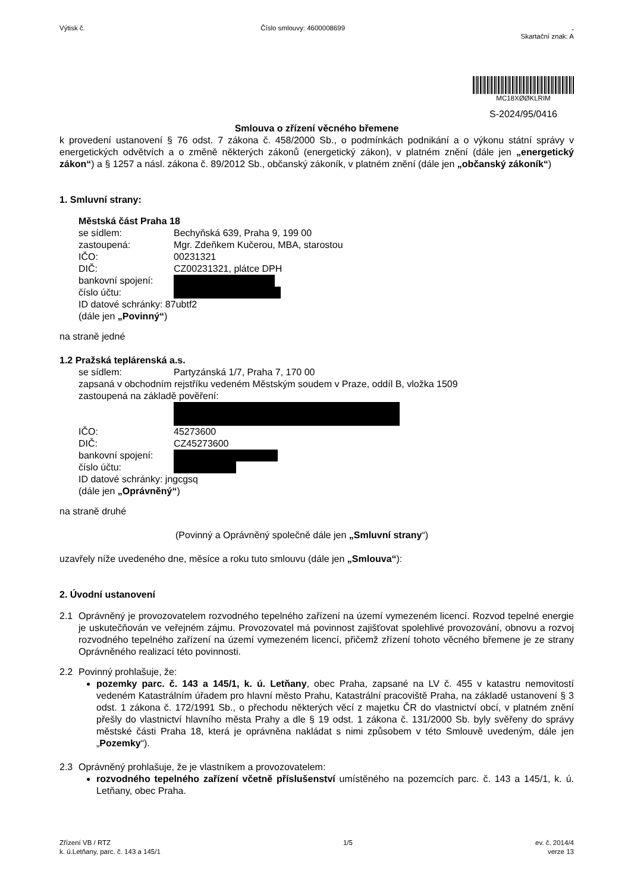Výtisk č. Číslo smlouvy: 4600008699.
Skartační znak: A
MC18XØØKLRIM
S-2024/95/0416
Smlouva o zřízení věcného břemene
k provedení ustanovení § 76 odst. 7 zákona č. 458/2000 Sb., o podmínkách podnikání a o výkonu státní správy v energetických odvětvích a o změně některých zákonů (energetický zákon), v platném znění (dále jen „energetický zákon“) a § 1257 a násl. zákona č. 89/2012 Sb., občanský zákoník, v platném znění (dále jen „občanský zákoník“)
1. Smluvní strany:
Městská část Praha 18
se sídlem: Bechyňská 639, Praha 9, 199 00
zastoupená: Mgr. Zdeňkem Kučerou, MBA, starostou
IČO: 00231321
DIČ: CZ00231321, plátce DPH
bankovní spojení:
číslo účtu:
ID datové schránky: 87ubtf2
(dále jen „Povinný“)
na straně jedné
1.2 Pražská teplárenská a.s.
se sídlem: Partyzánská 1/7, Praha 7, 170 00
zapsaná v obchodním rejstříku vedeném Městským soudem v Praze, oddíl B, vložka 1509
zastoupená na základě pověření:
IČO: 45273600
DIČ: CZ45273600
bankovní spojení:
číslo účtu:
ID datové schránky: jngcgsq
(dále jen „Oprávněný“)
na straně druhé
(Povinný a Oprávněný společně dále jen „Smluvní strany“)
uzavřely níže uvedeného dne, měsíce a roku tuto smlouvu (dále jen „Smlouva“):
2. Úvodní ustanovení
2.1 Oprávněný je provozovatelem rozvodného tepelného zařízení na území vymezeném licencí. Rozvod tepelné energie je uskutečňován ve veřejném zájmu. Provozovatel má povinnost zajišťovat spolehlivé provozování, obnovu a rozvoj rozvodného tepelného zařízení na území vymezeném licencí, přičemž zřízení tohoto věcného břemene je ze strany Oprávněného realizací této povinnosti.
2.2 Povinný prohlašuje, že:
pozemky parc. č. 143 a 145/1, k. ú. Letňany, obec Praha, zapsané na LV č. 455 v katastru nemovitostí vedeném Katastrálním úřadem pro hlavní město Prahu, Katastrální pracoviště Praha, na základě ustanovení § 3 odst. 1 zákona č. 172/1991 Sb., o přechodu některých věcí z majetku ČR do vlastnictví obcí, v platném znění přešly do vlastnictví hlavního města Prahy a dle § 19 odst. 1 zákona č. 131/2000 Sb. byly svěřeny do správy městské části Praha 18, která je oprávněna nakládat s nimi způsobem v této Smlouvě uvedeným, dále jen „Pozemky“).
2.3 Oprávněný prohlašuje, že je vlastníkem a provozovatelem:
rozvodného tepelného zařízení včetně příslušenství umístěného na pozemcích parc. č. 143 a 145/1, k. ú. Letňany, obec Praha.
Zřízení VB / RTZ
k. ú.Letňany, parc. č. 143 a 145/1 1/5 ev. č. 2014/4
verze 13